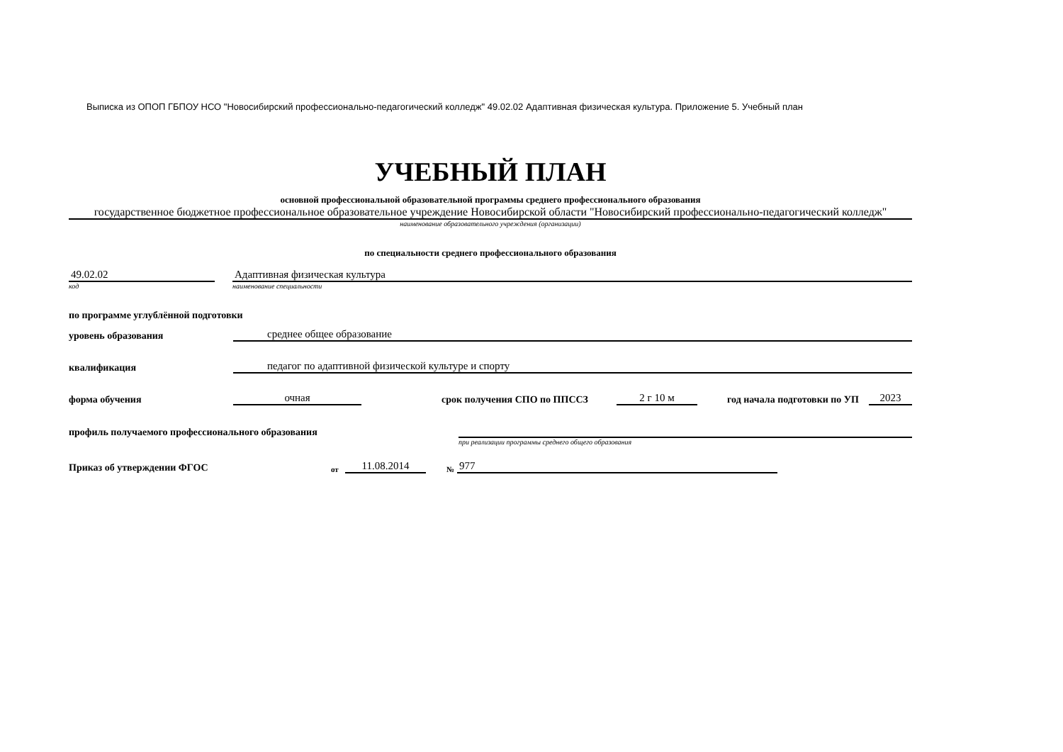Выписка из ОПОП ГБПОУ НСО "Новосибирский профессионально-педагогический колледж" 49.02.02 Адаптивная физическая культура. Приложение 5. Учебный план
УЧЕБНЫЙ ПЛАН
основной профессиональной образовательной программы среднего профессионального образования
государственное бюджетное профессиональное образовательное учреждение Новосибирской области "Новосибирский профессионально-педагогический колледж"
наименование образовательного учреждения (организации)
по специальности среднего профессионального образования
49.02.02
Адаптивная физическая культура
код
наименование специальности
по программе углублённой подготовки
уровень образования
среднее общее образование
квалификация
педагог по адаптивной физической культуре и спорту
форма обучения
очная
срок получения СПО по ППССЗ
2 г 10 м
год начала подготовки по УП
2023
профиль получаемого профессионального образования
при реализации программы среднего общего образования
Приказ об утверждении ФГОС
от
11.08.2014
№
977